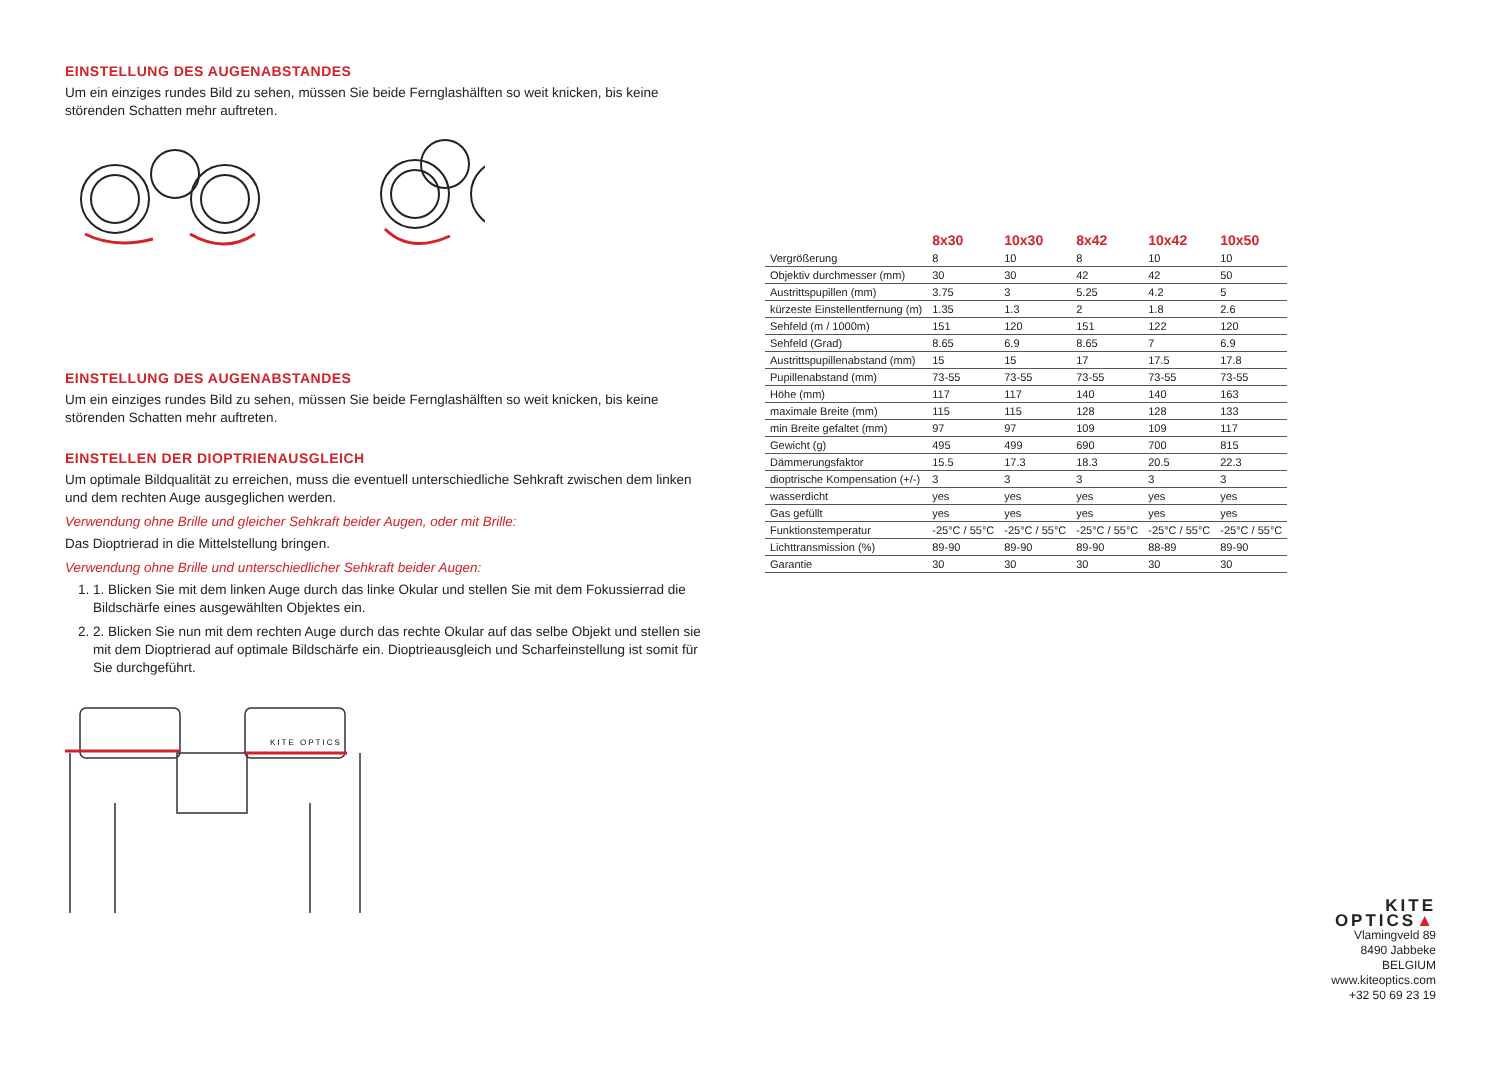EINSTELLUNG DES AUGENABSTANDES
Um ein einziges rundes Bild zu sehen, müssen Sie beide Fernglashälften so weit knicken, bis keine störenden Schatten mehr auftreten.
EINSTELLUNG DES AUGENABSTANDES
Um ein einziges rundes Bild zu sehen, müssen Sie beide Fernglashälften so weit knicken, bis keine störenden Schatten mehr auftreten.
EINSTELLEN DER DIOPTRIENAUSGLEICH
Um optimale Bildqualität zu erreichen, muss die eventuell unterschiedliche Sehkraft zwischen dem linken und dem rechten Auge ausgeglichen werden.
Verwendung ohne Brille und gleicher Sehkraft beider Augen, oder mit Brille:
Das Dioptrierad in die Mittelstellung bringen.
Verwendung ohne Brille und unterschiedlicher Sehkraft beider Augen:
1. 1. Blicken Sie mit dem linken Auge durch das linke Okular und stellen Sie mit dem Fokussierrad die Bildschärfe eines ausgewählten Objektes ein.
2. 2. Blicken Sie nun mit dem rechten Auge durch das rechte Okular auf das selbe Objekt und stellen sie mit dem Dioptrierad auf optimale Bildschärfe ein. Dioptrieausgleich und Scharfeinstellung ist somit für Sie durchgeführt.
KITE OPTICS
| | 8x30 | 10x30 | 8x42 | 10x42 | 10x50 |
| --- | --- | --- | --- | --- | --- |
| Vergrößerung | 8 | 10 | 8 | 10 | 10 |
| Objektiv durchmesser (mm) | 30 | 30 | 42 | 42 | 50 |
| Austrittspupillen (mm) | 3.75 | 3 | 5.25 | 4.2 | 5 |
| kürzeste Einstellentfernung (m) | 1.35 | 1.3 | 2 | 1.8 | 2.6 |
| Sehfeld (m / 1000m) | 151 | 120 | 151 | 122 | 120 |
| Sehfeld (Grad) | 8.65 | 6.9 | 8.65 | 7 | 6.9 |
| Austrittspupillenabstand (mm) | 15 | 15 | 17 | 17.5 | 17.8 |
| Pupillenabstand (mm) | 73-55 | 73-55 | 73-55 | 73-55 | 73-55 |
| Höhe (mm) | 117 | 117 | 140 | 140 | 163 |
| maximale Breite (mm) | 115 | 115 | 128 | 128 | 133 |
| min Breite gefaltet (mm) | 97 | 97 | 109 | 109 | 117 |
| Gewicht (g) | 495 | 499 | 690 | 700 | 815 |
| Dämmerungsfaktor | 15.5 | 17.3 | 18.3 | 20.5 | 22.3 |
| dioptrische Kompensation (+/-) | 3 | 3 | 3 | 3 | 3 |
| wasserdicht | yes | yes | yes | yes | yes |
| Gas gefüllt | yes | yes | yes | yes | yes |
| Funktionstemperatur | -25°C / 55°C | -25°C / 55°C | -25°C / 55°C | -25°C / 55°C | -25°C / 55°C |
| Lichttransmission (%) | 89-90 | 89-90 | 89-90 | 88-89 | 89-90 |
| Garantie | 30 | 30 | 30 | 30 | 30 |
KITE OPTICS▲
Vlamingveld 89
8490 Jabbeke
BELGIUM
www.kiteoptics.com
+32 50 69 23 19